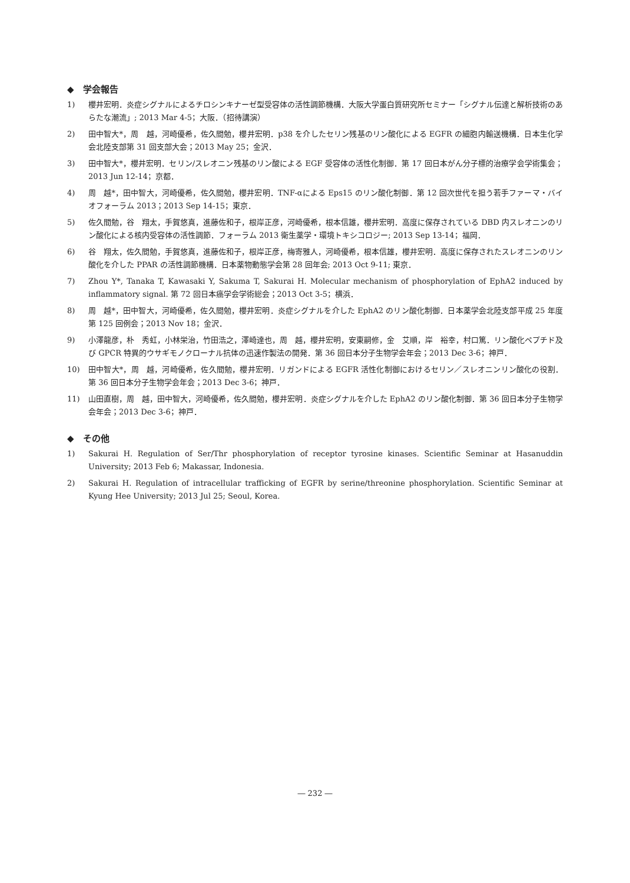◆　学会報告
1) 櫻井宏明．炎症シグナルによるチロシンキナーゼ型受容体の活性調節機構．大阪大学蛋白質研究所セミナー「シグナル伝達と解析技術のあらたな潮流」; 2013 Mar 4-5；大阪．（招待講演）
2) 田中智大*，周　越，河崎優希，佐久間勉，櫻井宏明．p38 を介したセリン残基のリン酸化による EGFR の細胞内輸送機構．日本生化学会北陸支部第 31 回支部大会；2013 May 25；金沢．
3) 田中智大*，櫻井宏明．セリン/スレオニン残基のリン酸による EGF 受容体の活性化制御．第 17 回日本がん分子標的治療学会学術集会；2013 Jun 12-14；京都．
4) 周　越*，田中智大，河崎優希，佐久間勉，櫻井宏明．TNF-αによる Eps15 のリン酸化制御．第 12 回次世代を担う若手ファーマ・バイオフォーラム 2013；2013 Sep 14-15；東京．
5) 佐久間勉，谷　翔太，手賀悠真，進藤佐和子，根岸正彦，河崎優希，根本信雄，櫻井宏明．高度に保存されている DBD 内スレオニンのリン酸化による核内受容体の活性調節．フォーラム 2013 衛生薬学・環境トキシコロジー; 2013 Sep 13-14；福岡．
6) 谷　翔太，佐久間勉，手賀悠真，進藤佐和子，根岸正彦，梅寄雅人，河崎優希，根本信雄，櫻井宏明．高度に保存されたスレオニンのリン酸化を介した PPAR の活性調節機構．日本薬物動態学会第 28 回年会; 2013 Oct 9-11; 東京．
7) Zhou Y*, Tanaka T, Kawasaki Y, Sakuma T, Sakurai H. Molecular mechanism of phosphorylation of EphA2 induced by inflammatory signal. 第 72 回日本癌学会学術総会；2013 Oct 3-5；横浜．
8) 周　越*，田中智大，河崎優希，佐久間勉，櫻井宏明．炎症シグナルを介した EphA2 のリン酸化制御．日本薬学会北陸支部平成 25 年度第 125 回例会；2013 Nov 18；金沢．
9) 小澤龍彦，朴　秀虹，小林栄治，竹田浩之，澤崎達也，周　越，櫻井宏明，安東嗣修，金　艾順，岸　裕幸，村口篤．リン酸化ペプチド及び GPCR 特異的ウサギモノクローナル抗体の迅速作製法の開発．第 36 回日本分子生物学会年会；2013 Dec 3-6；神戸．
10) 田中智大*，周　越，河崎優希，佐久間勉，櫻井宏明．リガンドによる EGFR 活性化制御におけるセリン／スレオニンリン酸化の役割．第 36 回日本分子生物学会年会；2013 Dec 3-6；神戸．
11) 山田直樹，周　越，田中智大，河崎優希，佐久間勉，櫻井宏明．炎症シグナルを介した EphA2 のリン酸化制御．第 36 回日本分子生物学会年会；2013 Dec 3-6；神戸．
◆　その他
1) Sakurai H. Regulation of Ser/Thr phosphorylation of receptor tyrosine kinases. Scientific Seminar at Hasanuddin University; 2013 Feb 6; Makassar, Indonesia.
2) Sakurai H. Regulation of intracellular trafficking of EGFR by serine/threonine phosphorylation. Scientific Seminar at Kyung Hee University; 2013 Jul 25; Seoul, Korea.
― 232 ―